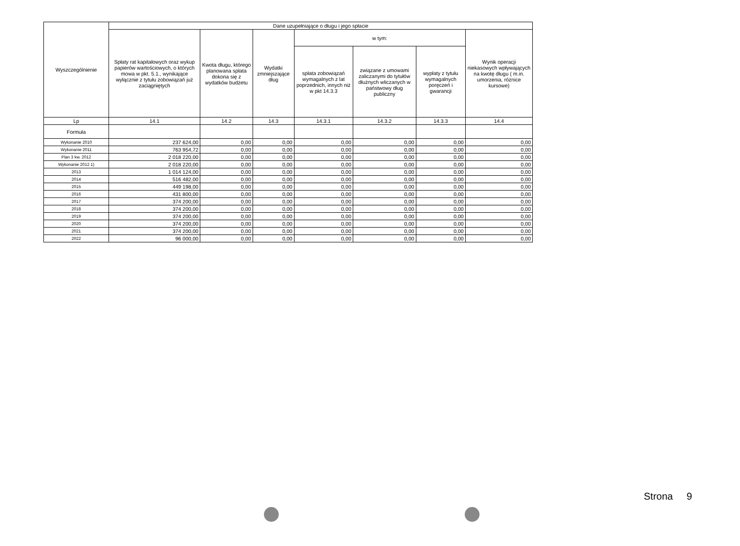| Wyszczególnienie | Dane uzupełniające o długu i jego spłacie | | | | | | |
| --- | --- | --- | --- | --- | --- | --- | --- |
| | Spłaty rat kapitałowych oraz wykup papierów wartościowych, o których mowa w pkt. 5.1., wynikające wyłącznie z tytułu zobowiązań już zaciągniętych | Kwota długu, którego planowana spłata dokona się z wydatków budżetu | Wydatki zmniejszające dług | w tym: | | | Wynik operacji niekasowych wpływających na kwotę długu ( m.in. umorzenia, różnice kursowe) |
| | | | | spłata zobowiązań wymagalnych z lat poprzednich, innych niż w pkt 14.3.3 | związane z umowami zaliczanymi do tytułów dłużnych wliczanych w państwowy dług publiczny | wypłaty z tytułu wymagalnych poręczeń i gwarancji | |
| Lp | 14.1 | 14.2 | 14.3 | 14.3.1 | 14.3.2 | 14.3.3 | 14.4 |
| Formuła | | | | | | | |
| Wykonanie 2010 | 237 624,00 | 0,00 | 0,00 | 0,00 | 0,00 | 0,00 | 0,00 |
| Wykonanie 2011 | 763 954,72 | 0,00 | 0,00 | 0,00 | 0,00 | 0,00 | 0,00 |
| Plan 3 kw. 2012 | 2 018 220,00 | 0,00 | 0,00 | 0,00 | 0,00 | 0,00 | 0,00 |
| Wykonanie 2012 1) | 2 018 220,00 | 0,00 | 0,00 | 0,00 | 0,00 | 0,00 | 0,00 |
| 2013 | 1 014 124,00 | 0,00 | 0,00 | 0,00 | 0,00 | 0,00 | 0,00 |
| 2014 | 516 482,00 | 0,00 | 0,00 | 0,00 | 0,00 | 0,00 | 0,00 |
| 2015 | 449 198,00 | 0,00 | 0,00 | 0,00 | 0,00 | 0,00 | 0,00 |
| 2016 | 431 800,00 | 0,00 | 0,00 | 0,00 | 0,00 | 0,00 | 0,00 |
| 2017 | 374 200,00 | 0,00 | 0,00 | 0,00 | 0,00 | 0,00 | 0,00 |
| 2018 | 374 200,00 | 0,00 | 0,00 | 0,00 | 0,00 | 0,00 | 0,00 |
| 2019 | 374 200,00 | 0,00 | 0,00 | 0,00 | 0,00 | 0,00 | 0,00 |
| 2020 | 374 200,00 | 0,00 | 0,00 | 0,00 | 0,00 | 0,00 | 0,00 |
| 2021 | 374 200,00 | 0,00 | 0,00 | 0,00 | 0,00 | 0,00 | 0,00 |
| 2022 | 96 000,00 | 0,00 | 0,00 | 0,00 | 0,00 | 0,00 | 0,00 |
Strona 9